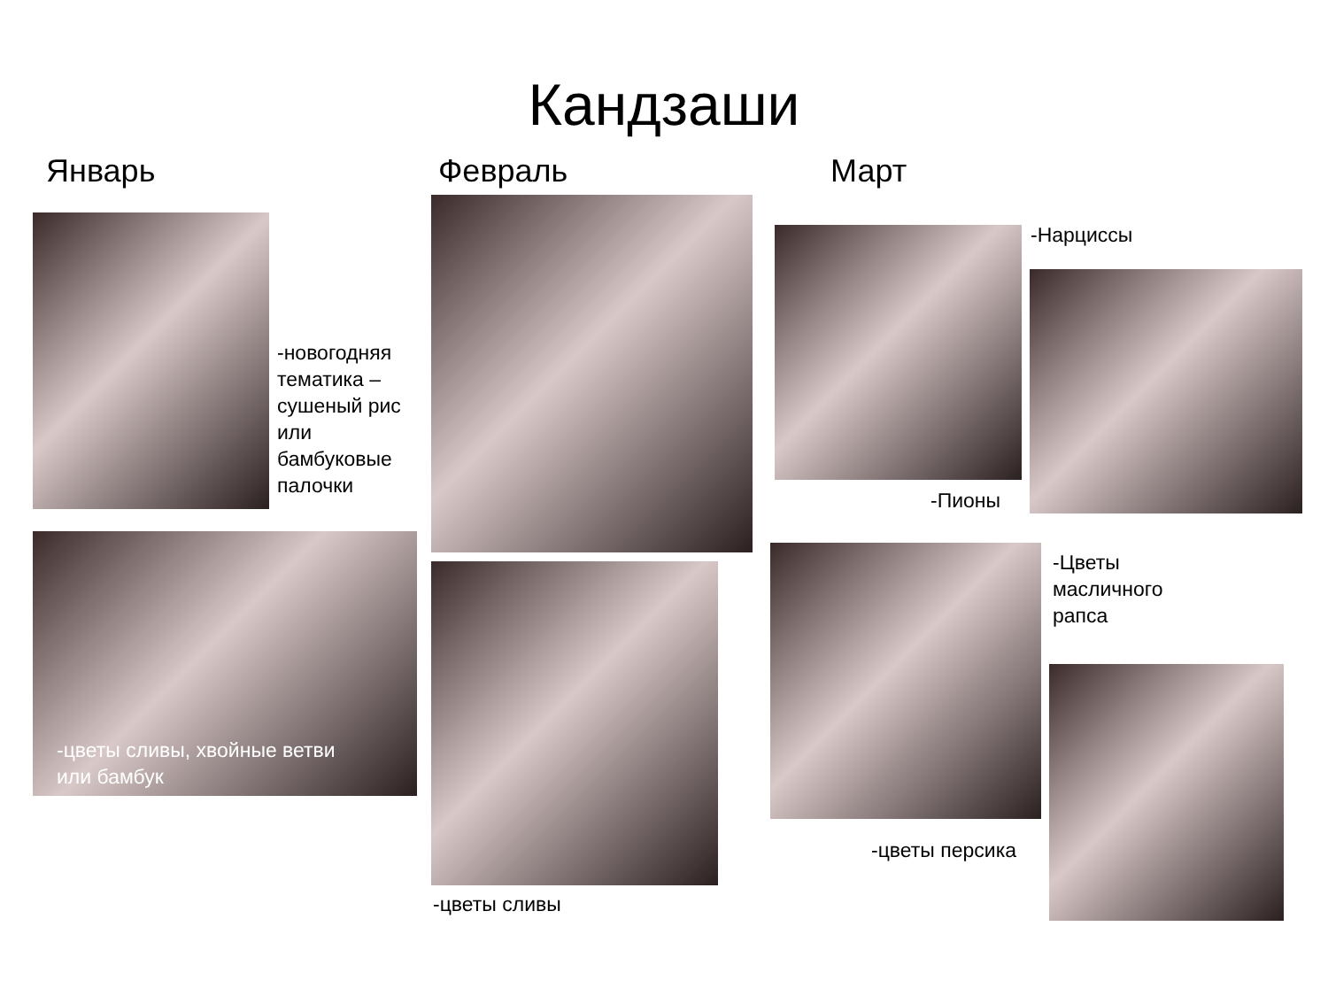Кандзаши
Январь Февраль Март
-новогодняя
тематика –
сушеный рис
или
бамбуковые
палочки
-цветы сливы, хвойные ветви
или бамбук
-цветы сливы
-Нарциссы
-Пионы
-Цветы
масличного
рапса
-цветы персика